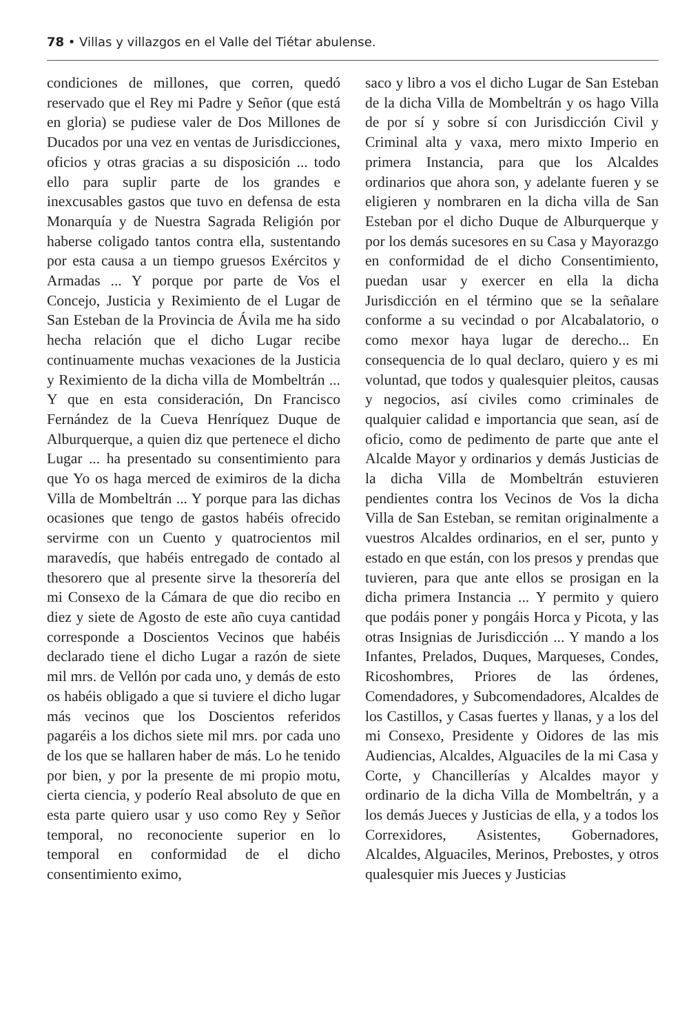78 • Villas y villazgos en el Valle del Tiétar abulense.
condiciones de millones, que corren, quedó reservado que el Rey mi Padre y Señor (que está en gloria) se pudiese valer de Dos Millones de Ducados por una vez en ventas de Jurisdicciones, oficios y otras gracias a su disposición ... todo ello para suplir parte de los grandes e inexcusables gastos que tuvo en defensa de esta Monarquía y de Nuestra Sagrada Religión por haberse coligado tantos contra ella, sustentando por esta causa a un tiempo gruesos Exércitos y Armadas ... Y porque por parte de Vos el Concejo, Justicia y Reximiento de el Lugar de San Esteban de la Provincia de Ávila me ha sido hecha relación que el dicho Lugar recibe continuamente muchas vexaciones de la Justicia y Reximiento de la dicha villa de Mombeltrán ... Y que en esta consideración, Dn Francisco Fernández de la Cueva Henríquez Duque de Alburquerque, a quien diz que pertenece el dicho Lugar ... ha presentado su consentimiento para que Yo os haga merced de eximiros de la dicha Villa de Mombeltrán ... Y porque para las dichas ocasiones que tengo de gastos habéis ofrecido servirme con un Cuento y quatrocientos mil maravedís, que habéis entregado de contado al thesorero que al presente sirve la thesorería del mi Consexo de la Cámara de que dio recibo en diez y siete de Agosto de este año cuya cantidad corresponde a Doscientos Vecinos que habéis declarado tiene el dicho Lugar a razón de siete mil mrs. de Vellón por cada uno, y demás de esto os habéis obligado a que si tuviere el dicho lugar más vecinos que los Doscientos referidos pagaréis a los dichos siete mil mrs. por cada uno de los que se hallaren haber de más. Lo he tenido por bien, y por la presente de mi propio motu, cierta ciencia, y poderío Real absoluto de que en esta parte quiero usar y uso como Rey y Señor temporal, no reconociente superior en lo temporal en conformidad de el dicho consentimiento eximo,
saco y libro a vos el dicho Lugar de San Esteban de la dicha Villa de Mombeltrán y os hago Villa de por sí y sobre sí con Jurisdicción Civil y Criminal alta y vaxa, mero mixto Imperio en primera Instancia, para que los Alcaldes ordinarios que ahora son, y adelante fueren y se eligieren y nombraren en la dicha villa de San Esteban por el dicho Duque de Alburquerque y por los demás sucesores en su Casa y Mayorazgo en conformidad de el dicho Consentimiento, puedan usar y exercer en ella la dicha Jurisdicción en el término que se la señalare conforme a su vecindad o por Alcabalatorio, o como mexor haya lugar de derecho... En consequencia de lo qual declaro, quiero y es mi voluntad, que todos y qualesquier pleitos, causas y negocios, así civiles como criminales de qualquier calidad e importancia que sean, así de oficio, como de pedimento de parte que ante el Alcalde Mayor y ordinarios y demás Justicias de la dicha Villa de Mombeltrán estuvieren pendientes contra los Vecinos de Vos la dicha Villa de San Esteban, se remitan originalmente a vuestros Alcaldes ordinarios, en el ser, punto y estado en que están, con los presos y prendas que tuvieren, para que ante ellos se prosigan en la dicha primera Instancia ... Y permito y quiero que podáis poner y pongáis Horca y Picota, y las otras Insignias de Jurisdicción ... Y mando a los Infantes, Prelados, Duques, Marqueses, Condes, Ricoshombres, Priores de las órdenes, Comendadores, y Subcomendadores, Alcaldes de los Castillos, y Casas fuertes y llanas, y a los del mi Consexo, Presidente y Oidores de las mis Audiencias, Alcaldes, Alguaciles de la mi Casa y Corte, y Chancillerías y Alcaldes mayor y ordinario de la dicha Villa de Mombeltrán, y a los demás Jueces y Justicias de ella, y a todos los Correxidores, Asistentes, Gobernadores, Alcaldes, Alguaciles, Merinos, Prebostes, y otros qualesquier mis Jueces y Justicias